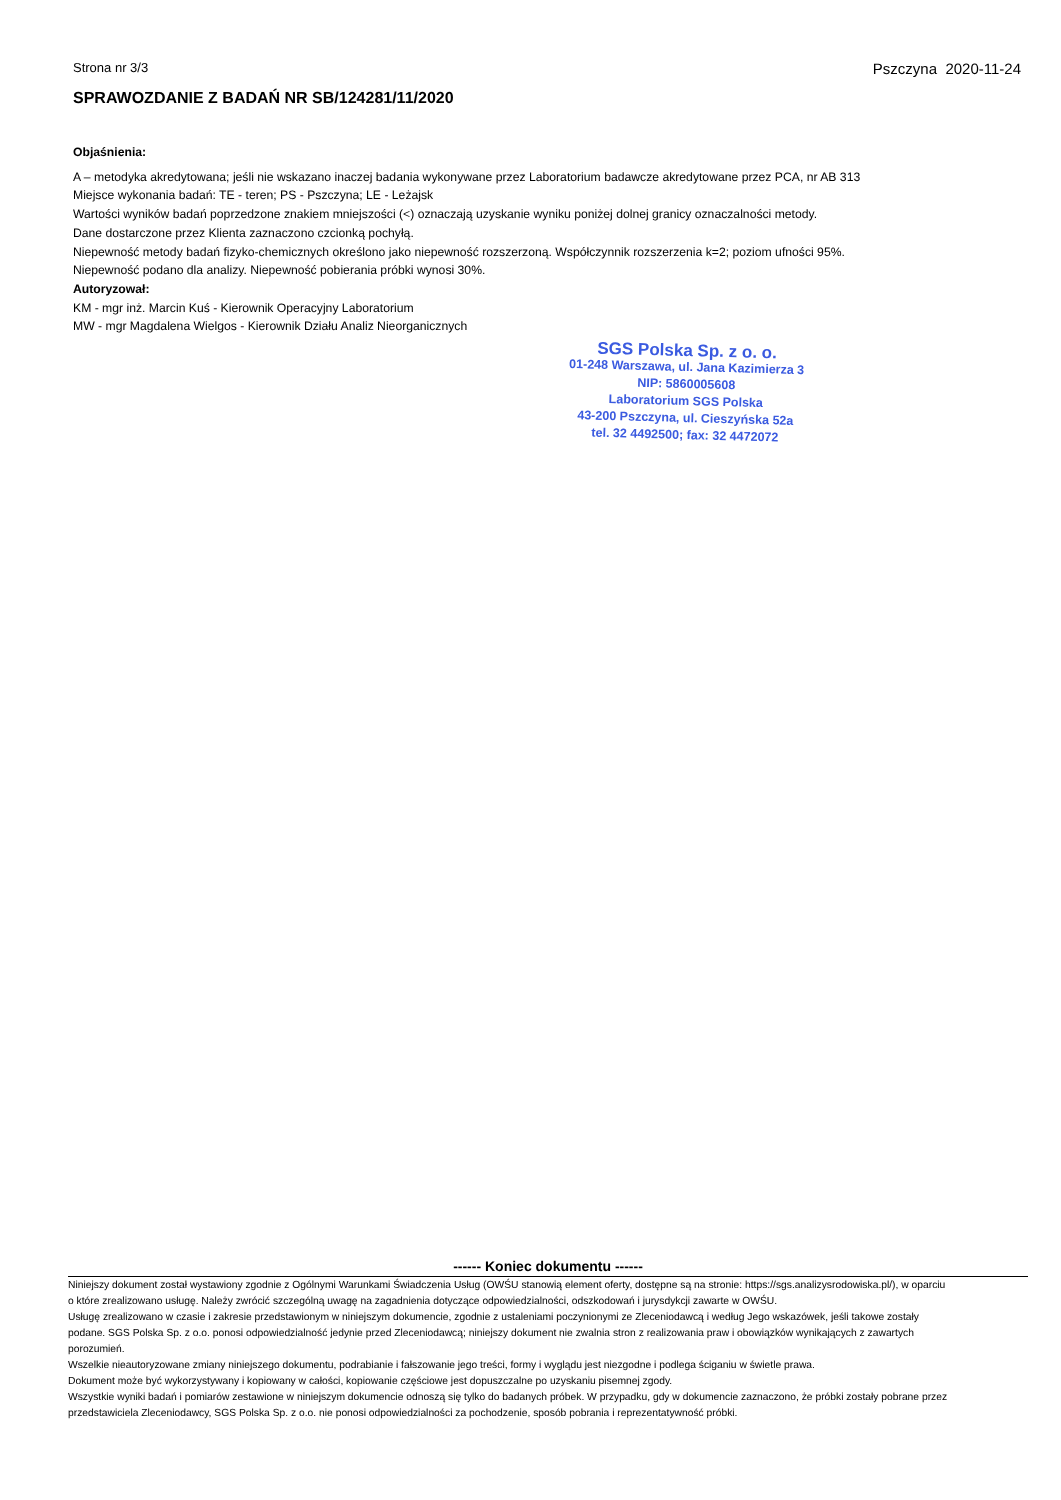Strona nr 3/3 Pszczyna 2020-11-24
SPRAWOZDANIE Z BADAŃ NR SB/124281/11/2020
Objaśnienia:
A – metodyka akredytowana; jeśli nie wskazano inaczej badania wykonywane przez Laboratorium badawcze akredytowane przez PCA, nr AB 313
Miejsce wykonania badań: TE - teren; PS - Pszczyna; LE - Leżajsk
Wartości wyników badań poprzedzone znakiem mniejszości (<) oznaczają uzyskanie wyniku poniżej dolnej granicy oznaczalności metody.
Dane dostarczone przez Klienta zaznaczono czcionką pochyłą.
Niepewność metody badań fizyko-chemicznych określono jako niepewność rozszerzoną. Współczynnik rozszerzenia k=2; poziom ufności 95%.
Niepewność podano dla analizy. Niepewność pobierania próbki wynosi 30%.
Autoryzował:
KM - mgr inż. Marcin Kuś - Kierownik Operacyjny Laboratorium
MW - mgr Magdalena Wielgos - Kierownik Działu Analiz Nieorganicznych
SGS Polska Sp. z o. o.
01-248 Warszawa, ul. Jana Kazimierza 3
NIP: 5860005608
Laboratorium SGS Polska
43-200 Pszczyna, ul. Cieszyńska 52a
tel. 32 4492500; fax: 32 4472072
------ Koniec dokumentu ------
Niniejszy dokument został wystawiony zgodnie z Ogólnymi Warunkami Świadczenia Usług (OWŚU stanowią element oferty, dostępne są na stronie: https://sgs.analizysrodowiska.pl/), w oparciu o które zrealizowano usługę. Należy zwrócić szczególną uwagę na zagadnienia dotyczące odpowiedzialności, odszkodowań i jurysdykcji zawarte w OWŚU.
Usługę zrealizowano w czasie i zakresie przedstawionym w niniejszym dokumencie, zgodnie z ustaleniami poczynionymi ze Zleceniodawcą i według Jego wskazówek, jeśli takowe zostały podane. SGS Polska Sp. z o.o. ponosi odpowiedzialność jedynie przed Zleceniodawcą; niniejszy dokument nie zwalnia stron z realizowania praw i obowiązków wynikających z zawartych porozumień.
Wszelkie nieautoryzowane zmiany niniejszego dokumentu, podrabianie i fałszowanie jego treści, formy i wyglądu jest niezgodne i podlega ściganiu w świetle prawa.
Dokument może być wykorzystywany i kopiowany w całości, kopiowanie częściowe jest dopuszczalne po uzyskaniu pisemnej zgody.
Wszystkie wyniki badań i pomiarów zestawione w niniejszym dokumencie odnoszą się tylko do badanych próbek. W przypadku, gdy w dokumencie zaznaczono, że próbki zostały pobrane przez przedstawiciela Zleceniodawcy, SGS Polska Sp. z o.o. nie ponosi odpowiedzialności za pochodzenie, sposób pobrania i reprezentatywność próbki.